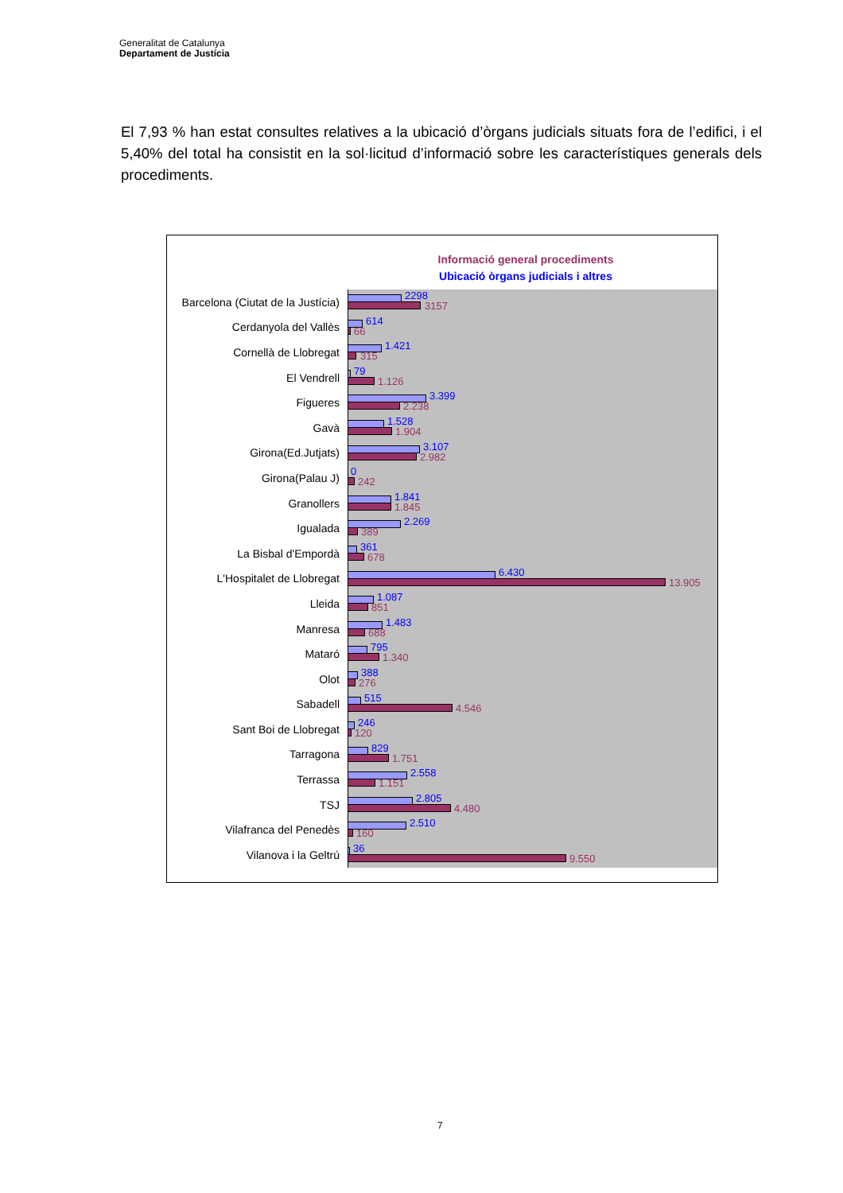Generalitat de Catalunya
Departament de Justícia
El 7,93 % han estat consultes relatives a la ubicació d’òrgans judicials situats fora de l’edifici, i el 5,40% del total ha consistit en la sol·licitud d’informació sobre les característiques generals dels procediments.
Informació general procediments
Ubicació òrgans judicials i altres
Barcelona (Ciutat de la Justícia)
2298
3157
Cerdanyola del Vallès
614
66
Cornellà de Llobregat
1.421
315
El Vendrell
79
1.126
Figueres
3.399
2.238
Gavà
1.528
1.904
Girona(Ed.Jutjats)
3.107
2.982
Girona(Palau J)
0
242
Granollers
1.841
1.845
Igualada
2.269
389
La Bisbal d'Empordà
361
678
L'Hospitalet de Llobregat
6.430
13.905
Lleida
1.087
851
Manresa
1.483
688
Mataró
795
1.340
Olot
388
276
Sabadell
515
4.546
Sant Boi de Llobregat
246
120
Tarragona
829
1.751
Terrassa
2.558
1.151
TSJ
2.805
4.480
Vilafranca del Penedès
2.510
160
Vilanova i la Geltrú
36
9.550
7